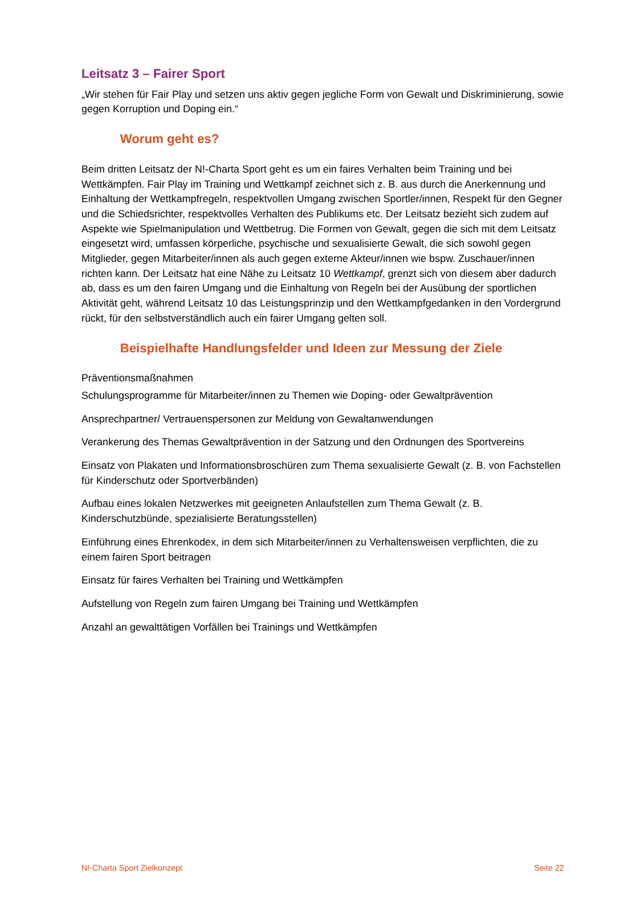Leitsatz 3 – Fairer Sport
„Wir stehen für Fair Play und setzen uns aktiv gegen jegliche Form von Gewalt und Diskriminierung, sowie gegen Korruption und Doping ein.“
Worum geht es?
Beim dritten Leitsatz der N!-Charta Sport geht es um ein faires Verhalten beim Training und bei Wettkämpfen. Fair Play im Training und Wettkampf zeichnet sich z. B. aus durch die Anerkennung und Einhaltung der Wettkampfregeln, respektvollen Umgang zwischen Sportler/innen, Respekt für den Gegner und die Schiedsrichter, respektvolles Verhalten des Publikums etc. Der Leitsatz bezieht sich zudem auf Aspekte wie Spielmanipulation und Wettbetrug. Die Formen von Gewalt, gegen die sich mit dem Leitsatz eingesetzt wird, umfassen körperliche, psychische und sexualisierte Gewalt, die sich sowohl gegen Mitglieder, gegen Mitarbeiter/innen als auch gegen externe Akteur/innen wie bspw. Zuschauer/innen richten kann. Der Leitsatz hat eine Nähe zu Leitsatz 10 Wettkampf, grenzt sich von diesem aber dadurch ab, dass es um den fairen Umgang und die Einhaltung von Regeln bei der Ausübung der sportlichen Aktivität geht, während Leitsatz 10 das Leistungsprinzip und den Wettkampfgedanken in den Vordergrund rückt, für den selbstverständlich auch ein fairer Umgang gelten soll.
Beispielhafte Handlungsfelder und Ideen zur Messung der Ziele
Präventionsmaßnahmen
Schulungsprogramme für Mitarbeiter/innen zu Themen wie Doping- oder Gewaltprävention
Ansprechpartner/ Vertrauenspersonen zur Meldung von Gewaltanwendungen
Verankerung des Themas Gewaltprävention in der Satzung und den Ordnungen des Sportvereins
Einsatz von Plakaten und Informationsbroschüren zum Thema sexualisierte Gewalt (z. B. von Fachstellen für Kinderschutz oder Sportverbänden)
Aufbau eines lokalen Netzwerkes mit geeigneten Anlaufstellen zum Thema Gewalt (z. B. Kinderschutzbünde, spezialisierte Beratungsstellen)
Einführung eines Ehrenkodex, in dem sich Mitarbeiter/innen zu Verhaltensweisen verpflichten, die zu einem fairen Sport beitragen
Einsatz für faires Verhalten bei Training und Wettkämpfen
Aufstellung von Regeln zum fairen Umgang bei Training und Wettkämpfen
Anzahl an gewalttätigen Vorfällen bei Trainings und Wettkämpfen
N!-Charta Sport Zielkonzept Seite 22